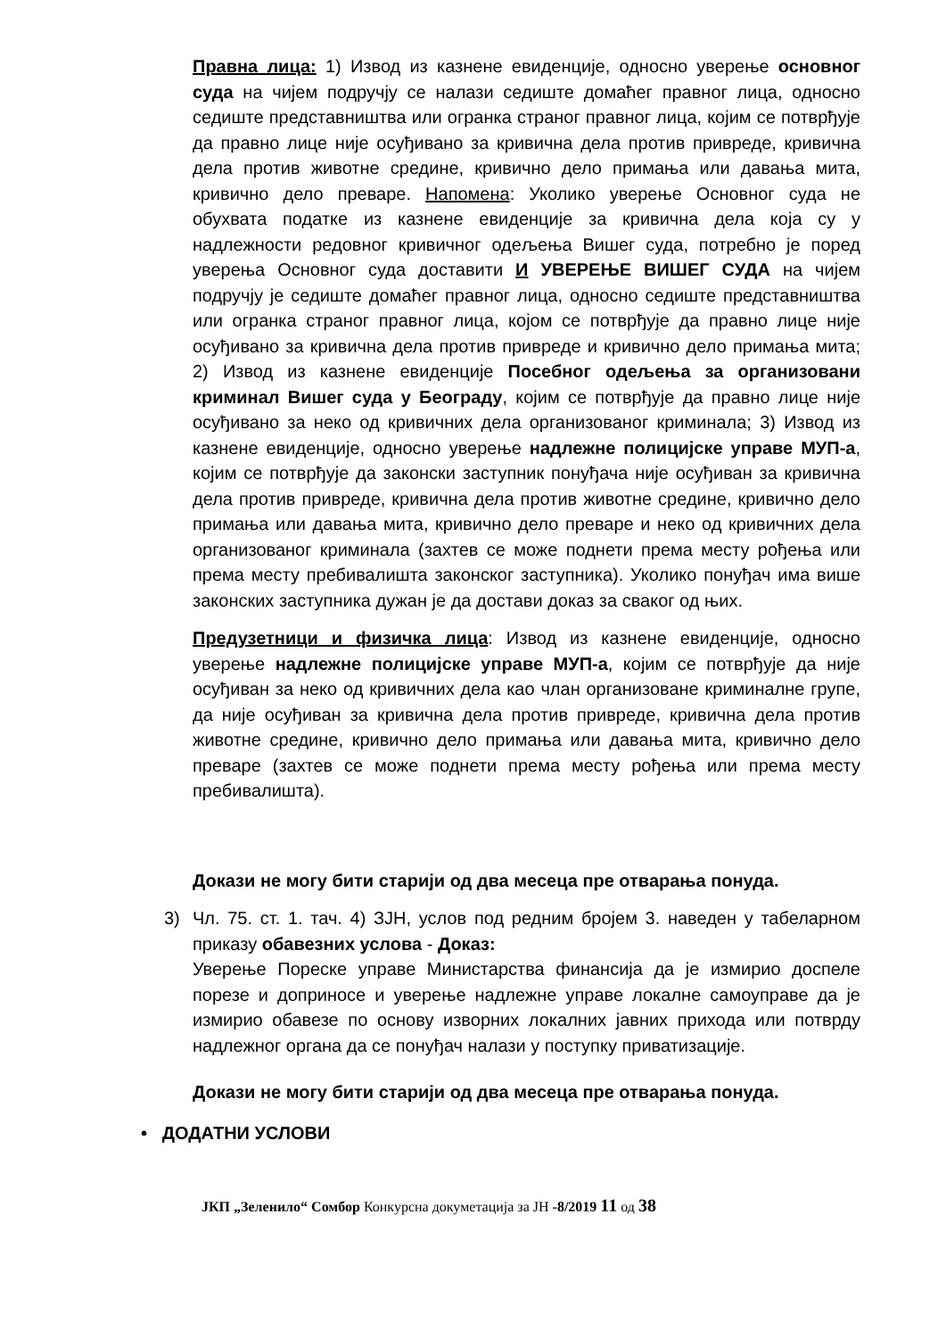Правна лица: 1) Извод из казнене евиденције, односно уверење основног суда на чијем подручју се налази седиште домаћег правног лица, односно седиште представништва или огранка страног правног лица, којим се потврђује да правно лице није осуђивано за кривична дела против привреде, кривична дела против животне средине, кривично дело примања или давања мита, кривично дело преваре. Напомена: Уколико уверење Основног суда не обухвата податке из казнене евиденције за кривична дела која су у надлежности редовног кривичног одељења Вишег суда, потребно је поред уверења Основног суда доставити И УВЕРЕЊЕ ВИШЕГ СУДА на чијем подручју је седиште домаћег правног лица, односно седиште представништва или огранка страног правног лица, којом се потврђује да правно лице није осуђивано за кривична дела против привреде и кривично дело примања мита; 2) Извод из казнене евиденције Посебног одељења за организовани криминал Вишег суда у Београду, којим се потврђује да правно лице није осуђивано за неко од кривичних дела организованог криминала; 3) Извод из казнене евиденције, односно уверење надлежне полицијске управе МУП-а, којим се потврђује да законски заступник понуђача није осуђиван за кривична дела против привреде, кривична дела против животне средине, кривично дело примања или давања мита, кривично дело преваре и неко од кривичних дела организованог криминала (захтев се може поднети према месту рођења или према месту пребивалишта законског заступника). Уколико понуђач има више законских заступника дужан је да достави доказ за сваког од њих.
Предузетници и физичка лица: Извод из казнене евиденције, односно уверење надлежне полицијске управе МУП-а, којим се потврђује да није осуђиван за неко од кривичних дела као члан организоване криминалне групе, да није осуђиван за кривична дела против привреде, кривична дела против животне средине, кривично дело примања или давања мита, кривично дело преваре (захтев се може поднети према месту рођења или према месту пребивалишта).
Докази не могу бити старији од два месеца пре отварања понуда.
3) Чл. 75. ст. 1. тач. 4) ЗЈН, услов под редним бројем 3. наведен у табеларном приказу обавезних услова - Доказ:
Уверење Пореске управе Министарства финансија да је измирио доспеле порезе и доприносе и уверење надлежне управе локалне самоуправе да је измирио обавезе по основу изворних локалних јавних прихода или потврду надлежног органа да се понуђач налази у поступку приватизације.
Докази не могу бити старији од два месеца пре отварања понуда.
• ДОДАТНИ УСЛОВИ
ЈКП „Зеленило“ Сомбор Конкурсна докуметација за ЈН -8/2019 11 од 38